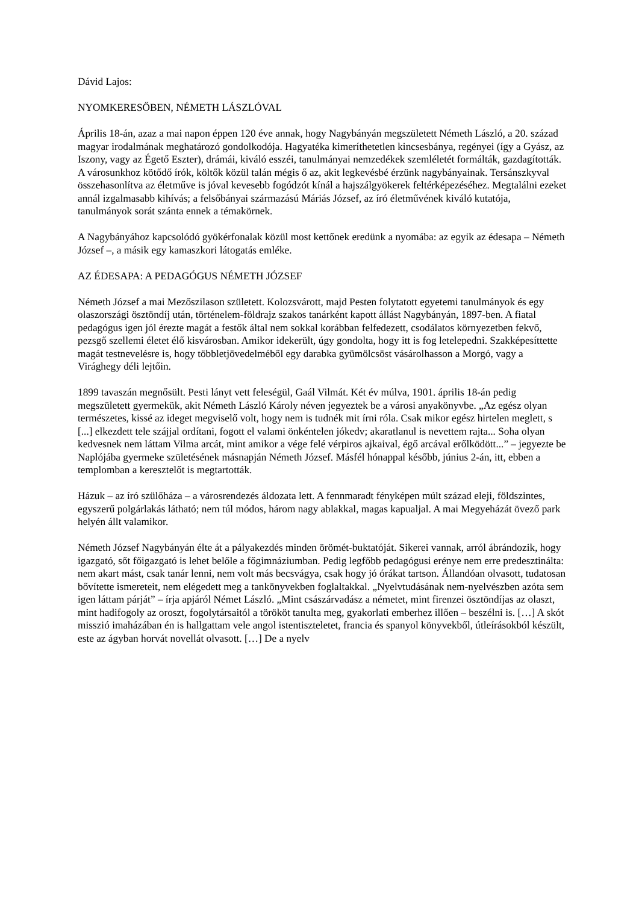Dávid Lajos:
NYOMKERESŐBEN, NÉMETH LÁSZLÓVAL
Április 18-án, azaz a mai napon éppen 120 éve annak, hogy Nagybányán megszületett Németh László, a 20. század magyar irodalmának meghatározó gondolkodója. Hagyatéka kimeríthetetlen kincsesbánya, regényei (így a Gyász, az Iszony, vagy az Égető Eszter), drámái, kiváló esszéi, tanulmányai nemzedékek szemléletét formálták, gazdagították. A városunkhoz kötődő írók, költők közül talán mégis ő az, akit legkevésbé érzünk nagybányainak. Tersánszkyval összehasonlítva az életműve is jóval kevesebb fogódzót kínál a hajszálgyökerek feltérképezéséhez. Megtalálni ezeket annál izgalmasabb kihívás; a felsőbányai származású Máriás József, az író életművének kiváló kutatója, tanulmányok sorát szánta ennek a témakörnek.
A Nagybányához kapcsolódó gyökérfonalak közül most kettőnek eredünk a nyomába: az egyik az édesapa – Németh József –, a másik egy kamaszkori látogatás emléke.
AZ ÉDESAPA: A PEDAGÓGUS NÉMETH JÓZSEF
Németh József a mai Mezőszilason született. Kolozsvárott, majd Pesten folytatott egyetemi tanulmányok és egy olaszországi ösztöndíj után, történelem-földrajz szakos tanárként kapott állást Nagybányán, 1897-ben. A fiatal pedagógus igen jól érezte magát a festők által nem sokkal korábban felfedezett, csodálatos környezetben fekvő, pezsgő szellemi életet élő kisvárosban. Amikor idekerült, úgy gondolta, hogy itt is fog letelepedni. Szakképesíttette magát testnevelésre is, hogy többletjövedelméből egy darabka gyümölcsöst vásárolhasson a Morgó, vagy a Virághegy déli lejtőin.
1899 tavaszán megnősült. Pesti lányt vett feleségül, Gaál Vilmát. Két év múlva, 1901. április 18-án pedig megszületett gyermekük, akit Németh László Károly néven jegyeztek be a városi anyakönyvbe. „Az egész olyan természetes, kissé az ideget megviselő volt, hogy nem is tudnék mit írni róla. Csak mikor egész hirtelen meglett, s [...] elkezdett tele szájjal ordítani, fogott el valami önkéntelen jókedv; akaratlanul is nevettem rajta... Soha olyan kedvesnek nem láttam Vilma arcát, mint amikor a vége felé vérpiros ajkaival, égő arcával erőlködött...” – jegyezte be Naplójába gyermeke születésének másnapján Németh József. Másfél hónappal később, június 2-án, itt, ebben a templomban a keresztelőt is megtartották.
Házuk – az író szülőháza – a városrendezés áldozata lett. A fennmaradt fényképen múlt század eleji, földszintes, egyszerű polgárlakás látható; nem túl módos, három nagy ablakkal, magas kapualjal. A mai Megyeházát övező park helyén állt valamikor.
Németh József Nagybányán élte át a pályakezdés minden örömét-buktatóját. Sikerei vannak, arról ábrándozik, hogy igazgató, sőt főigazgató is lehet belőle a főgimnáziumban. Pedig legfőbb pedagógusi erénye nem erre predesztinálta: nem akart mást, csak tanár lenni, nem volt más becsvágya, csak hogy jó órákat tartson. Állandóan olvasott, tudatosan bővítette ismereteit, nem elégedett meg a tankönyvekben foglaltakkal. „Nyelvtudásának nem-nyelvészben azóta sem igen láttam párját” – írja apjáról Német László. „Mint császárvadász a németet, mint firenzei ösztöndíjas az olaszt, mint hadifogoly az oroszt, fogolytársaitól a törököt tanulta meg, gyakorlati emberhez illően – beszélni is. […] A skót misszió imaházában én is hallgattam vele angol istentiszteletet, francia és spanyol könyvekből, útleírásokból készült, este az ágyban horvát novellát olvasott. […] De a nyelv